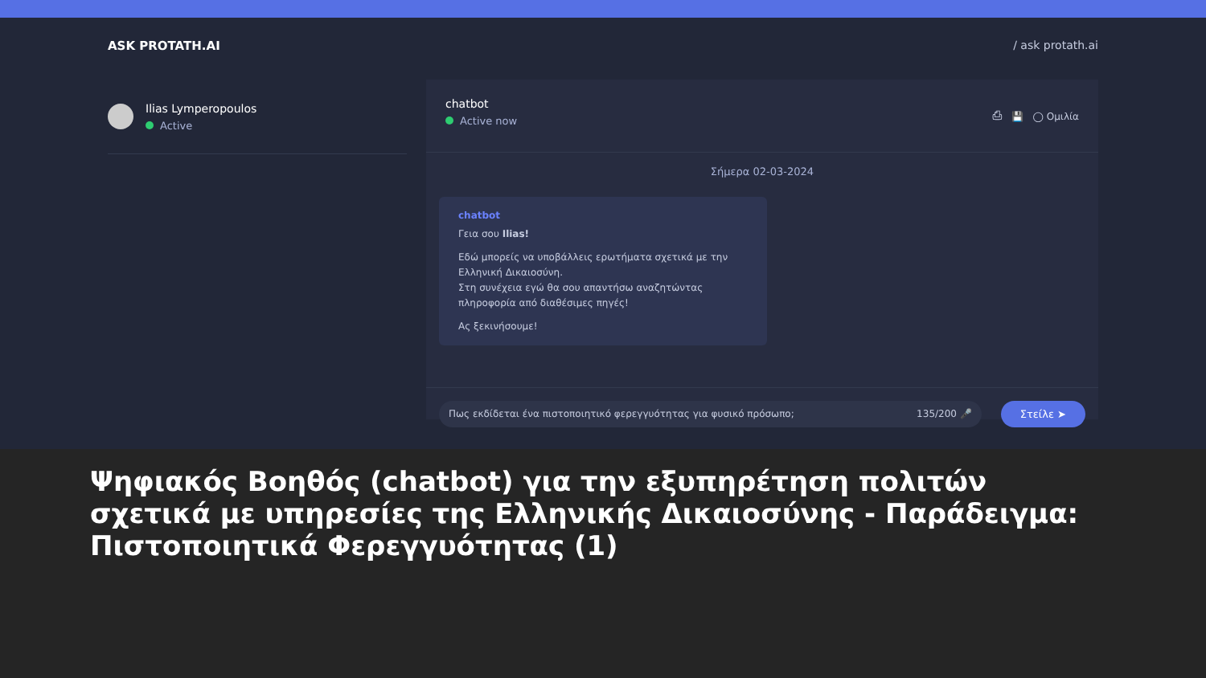ASK PROTATH.AI / ask protath.ai
Ilias Lymperopoulos
Active
chatbot
Active now
⎙ 💾 ◯ Ομιλία
Σήμερα 02-03-2024
chatbot
Γεια σου Ilias!
Εδώ μπορείς να υποβάλλεις ερωτήματα σχετικά με την Ελληνική Δικαιοσύνη.
Στη συνέχεια εγώ θα σου απαντήσω αναζητώντας πληροφορία από διαθέσιμες πηγές!
Ας ξεκινήσουμε!
Πως εκδίδεται ένα πιστοποιητικό φερεγγυότητας για φυσικό πρόσωπο; 135/200 🎤
Στείλε ➤
Ψηφιακός Βοηθός (chatbot) για την εξυπηρέτηση πολιτών σχετικά με υπηρεσίες της Ελληνικής Δικαιοσύνης - Παράδειγμα: Πιστοποιητικά Φερεγγυότητας (1)